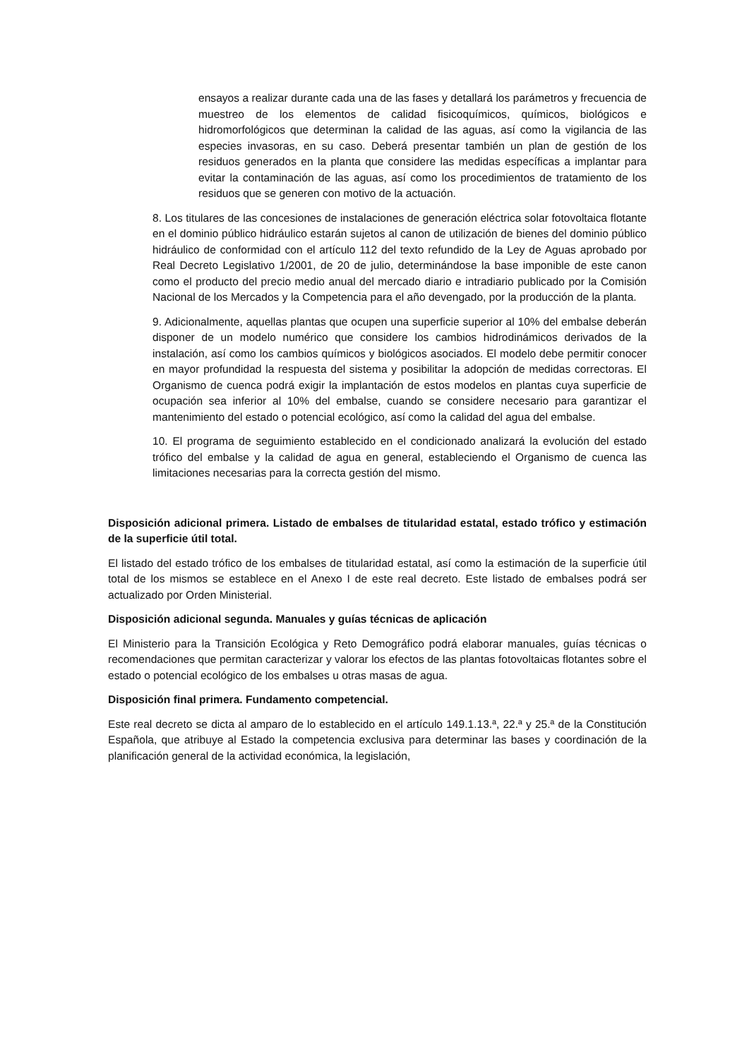ensayos a realizar durante cada una de las fases y detallará los parámetros y frecuencia de muestreo de los elementos de calidad fisicoquímicos, químicos, biológicos e hidromorfológicos que determinan la calidad de las aguas, así como la vigilancia de las especies invasoras, en su caso. Deberá presentar también un plan de gestión de los residuos generados en la planta que considere las medidas específicas a implantar para evitar la contaminación de las aguas, así como los procedimientos de tratamiento de los residuos que se generen con motivo de la actuación.
8. Los titulares de las concesiones de instalaciones de generación eléctrica solar fotovoltaica flotante en el dominio público hidráulico estarán sujetos al canon de utilización de bienes del dominio público hidráulico de conformidad con el artículo 112 del texto refundido de la Ley de Aguas aprobado por Real Decreto Legislativo 1/2001, de 20 de julio, determinándose la base imponible de este canon como el producto del precio medio anual del mercado diario e intradiario publicado por la Comisión Nacional de los Mercados y la Competencia para el año devengado, por la producción de la planta.
9. Adicionalmente, aquellas plantas que ocupen una superficie superior al 10% del embalse deberán disponer de un modelo numérico que considere los cambios hidrodinámicos derivados de la instalación, así como los cambios químicos y biológicos asociados. El modelo debe permitir conocer en mayor profundidad la respuesta del sistema y posibilitar la adopción de medidas correctoras. El Organismo de cuenca podrá exigir la implantación de estos modelos en plantas cuya superficie de ocupación sea inferior al 10% del embalse, cuando se considere necesario para garantizar el mantenimiento del estado o potencial ecológico, así como la calidad del agua del embalse.
10. El programa de seguimiento establecido en el condicionado analizará la evolución del estado trófico del embalse y la calidad de agua en general, estableciendo el Organismo de cuenca las limitaciones necesarias para la correcta gestión del mismo.
Disposición adicional primera. Listado de embalses de titularidad estatal, estado trófico y estimación de la superficie útil total.
El listado del estado trófico de los embalses de titularidad estatal, así como la estimación de la superficie útil total de los mismos se establece en el Anexo I de este real decreto. Este listado de embalses podrá ser actualizado por Orden Ministerial.
Disposición adicional segunda. Manuales y guías técnicas de aplicación
El Ministerio para la Transición Ecológica y Reto Demográfico podrá elaborar manuales, guías técnicas o recomendaciones que permitan caracterizar y valorar los efectos de las plantas fotovoltaicas flotantes sobre el estado o potencial ecológico de los embalses u otras masas de agua.
Disposición final primera. Fundamento competencial.
Este real decreto se dicta al amparo de lo establecido en el artículo 149.1.13.ª, 22.ª y 25.ª de la Constitución Española, que atribuye al Estado la competencia exclusiva para determinar las bases y coordinación de la planificación general de la actividad económica, la legislación,